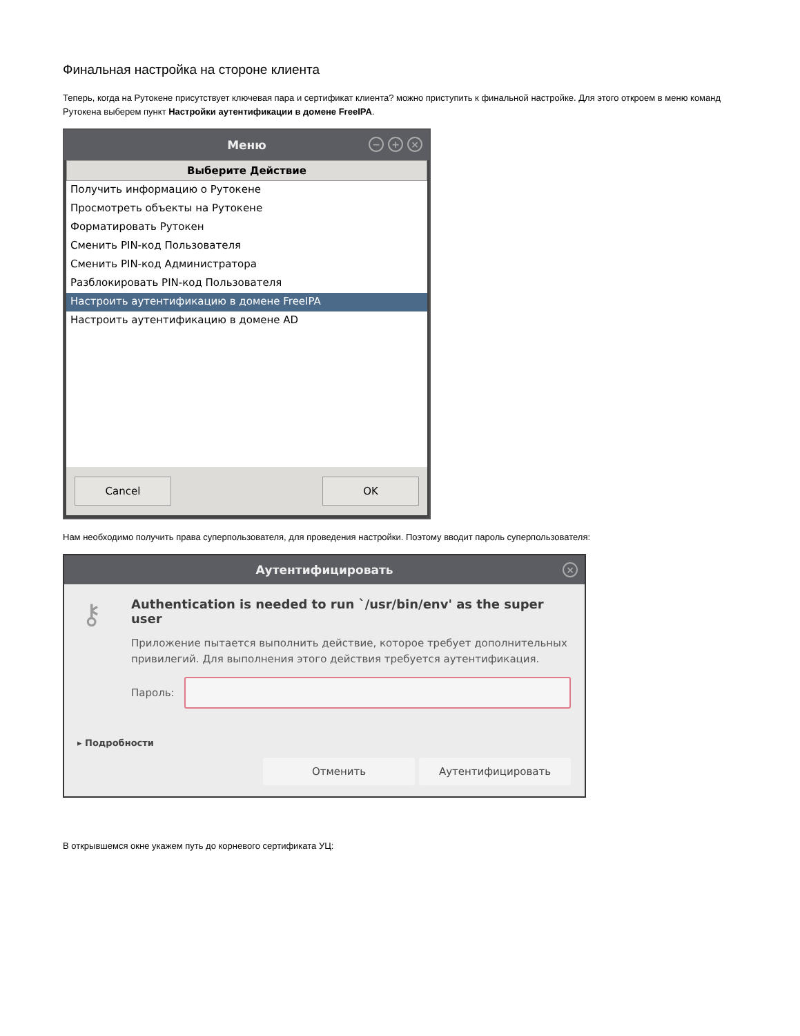Финальная настройка на стороне клиента
Теперь, когда на Рутокене присутствует ключевая пара и сертификат клиента? можно приступить к финальной настройке. Для этого откроем в меню команд Рутокена выберем пункт Настройки аутентификации в домене FreeIPA.
Меню
− + ×
Выберите Действие
Получить информацию о Рутокене
Просмотреть объекты на Рутокене
Форматировать Рутокен
Сменить PIN-код Пользователя
Сменить PIN-код Администратора
Разблокировать PIN-код Пользователя
Настроить аутентификацию в домене FreeIPA
Настроить аутентификацию в домене AD
Cancel OK
Нам необходимо получить права суперпользователя, для проведения настройки. Поэтому вводит пароль суперпользователя:
Аутентифицировать
×
⚷
Authentication is needed to run `/usr/bin/env' as the super user
Приложение пытается выполнить действие, которое требует дополнительных привилегий. Для выполнения этого действия требуется аутентификация.
Пароль:
▸ Подробности
Отменить Аутентифицировать
В открывшемся окне укажем путь до корневого сертификата УЦ: